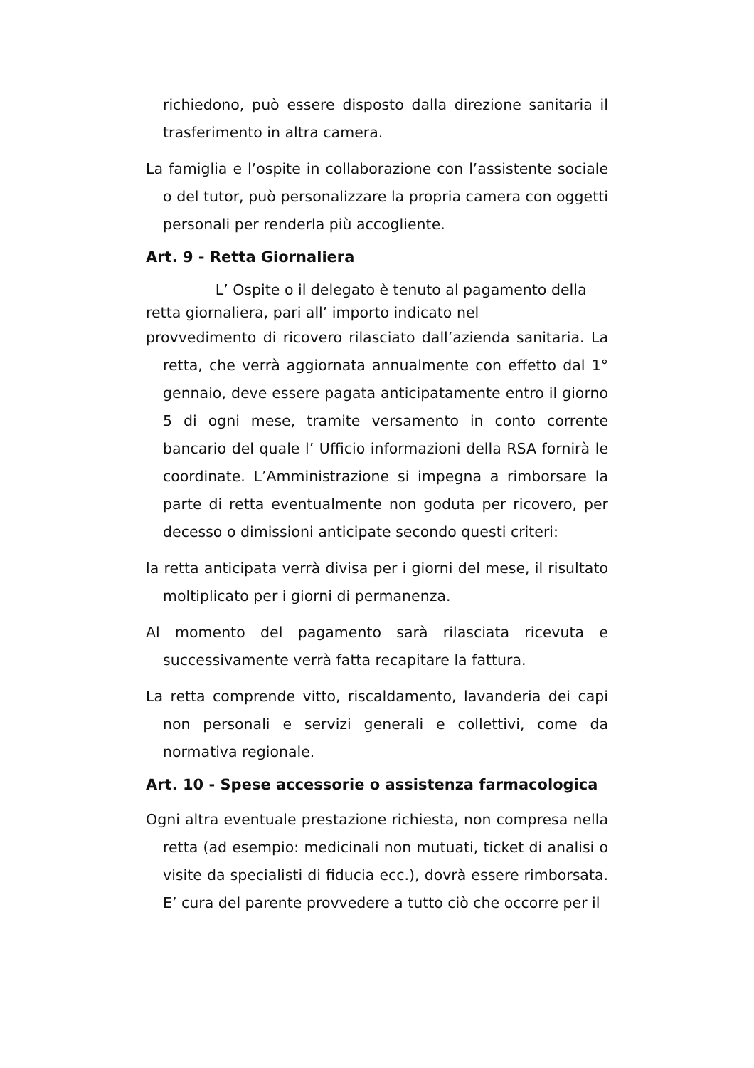richiedono, può essere disposto dalla direzione sanitaria il trasferimento in altra camera.
La famiglia e l’ospite in collaborazione con l’assistente sociale o del tutor, può personalizzare la propria camera con oggetti personali per renderla più accogliente.
Art. 9 - Retta Giornaliera
L’ Ospite o il delegato è tenuto al pagamento della
retta giornaliera, pari all’ importo indicato nel
provvedimento di ricovero rilasciato dall’azienda sanitaria. La retta, che verrà aggiornata annualmente con effetto dal 1° gennaio, deve essere pagata anticipatamente entro il giorno 5 di ogni mese, tramite versamento in conto corrente bancario del quale l’ Ufficio informazioni della RSA fornirà le coordinate. L’Amministrazione si impegna a rimborsare la parte di retta eventualmente non goduta per ricovero, per decesso o dimissioni anticipate secondo questi criteri:
la retta anticipata verrà divisa per i giorni del mese, il risultato moltiplicato per i giorni di permanenza.
Al momento del pagamento sarà rilasciata ricevuta e successivamente verrà fatta recapitare la fattura.
La retta comprende vitto, riscaldamento, lavanderia dei capi non personali e servizi generali e collettivi, come da normativa regionale.
Art. 10 - Spese accessorie o assistenza farmacologica
Ogni altra eventuale prestazione richiesta, non compresa nella retta (ad esempio: medicinali non mutuati, ticket di analisi o visite da specialisti di fiducia ecc.), dovrà essere rimborsata. E’ cura del parente provvedere a tutto ciò che occorre per il